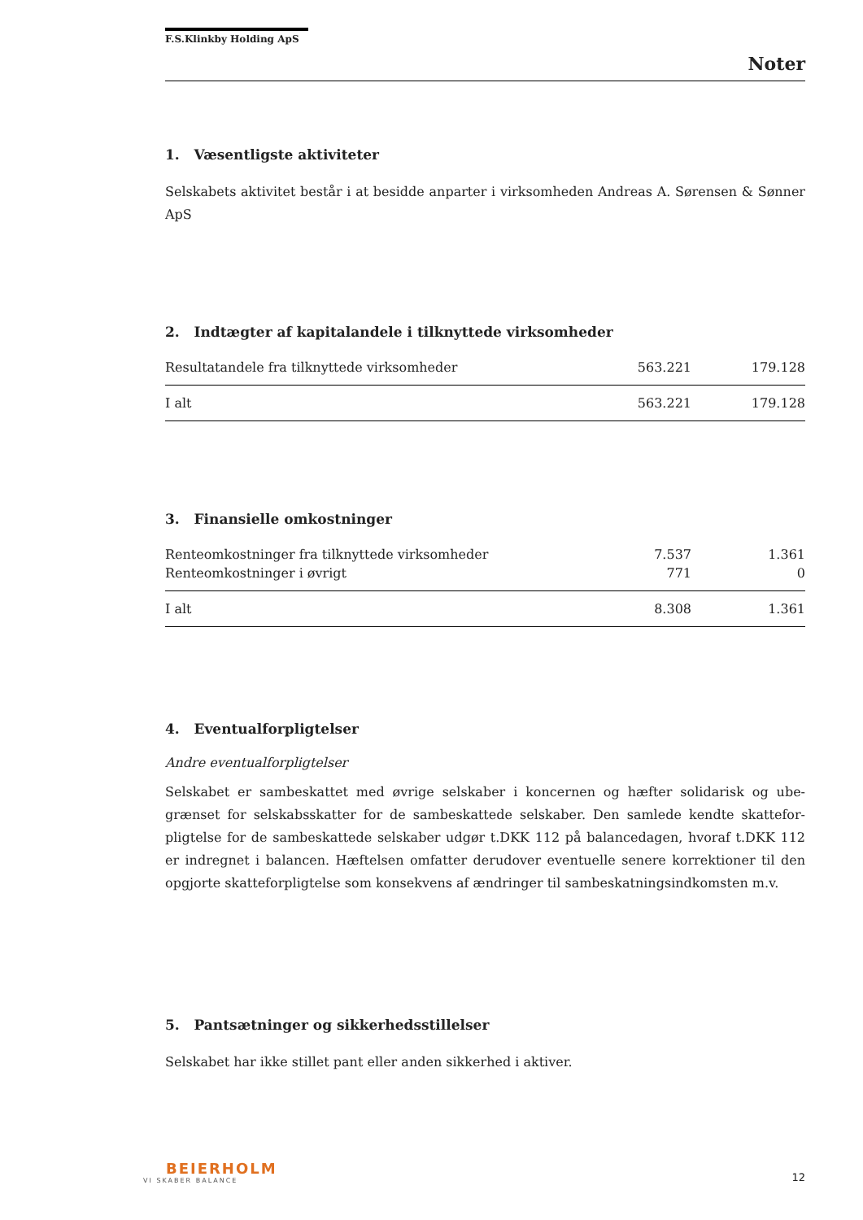F.S.Klinkby Holding ApS
Noter
1. Væsentligste aktiviteter
Selskabets aktivitet består i at besidde anparter i virksomheden Andreas A. Sørensen & Sønner ApS
2. Indtægter af kapitalandele i tilknyttede virksomheder
| Resultatandele fra tilknyttede virksomheder | 563.221 | 179.128 |
| I alt | 563.221 | 179.128 |
3. Finansielle omkostninger
| Renteomkostninger fra tilknyttede virksomheder | 7.537 | 1.361 |
| Renteomkostninger i øvrigt | 771 | 0 |
| I alt | 8.308 | 1.361 |
4. Eventualforpligtelser
Andre eventualforpligtelser
Selskabet er sambeskattet med øvrige selskaber i koncernen og hæfter solidarisk og ube-grænset for selskabsskatter for de sambeskattede selskaber. Den samlede kendte skattefor-pligtelse for de sambeskattede selskaber udgør t.DKK 112 på balancedagen, hvoraf t.DKK 112 er indregnet i balancen. Hæftelsen omfatter derudover eventuelle senere korrektioner til den opgjorte skatteforpligtelse som konsekvens af ændringer til sambeskatningsindkomsten m.v.
5. Pantsætninger og sikkerhedsstillelser
Selskabet har ikke stillet pant eller anden sikkerhed i aktiver.
BEIERHOLM
VI SKABER BALANCE
12